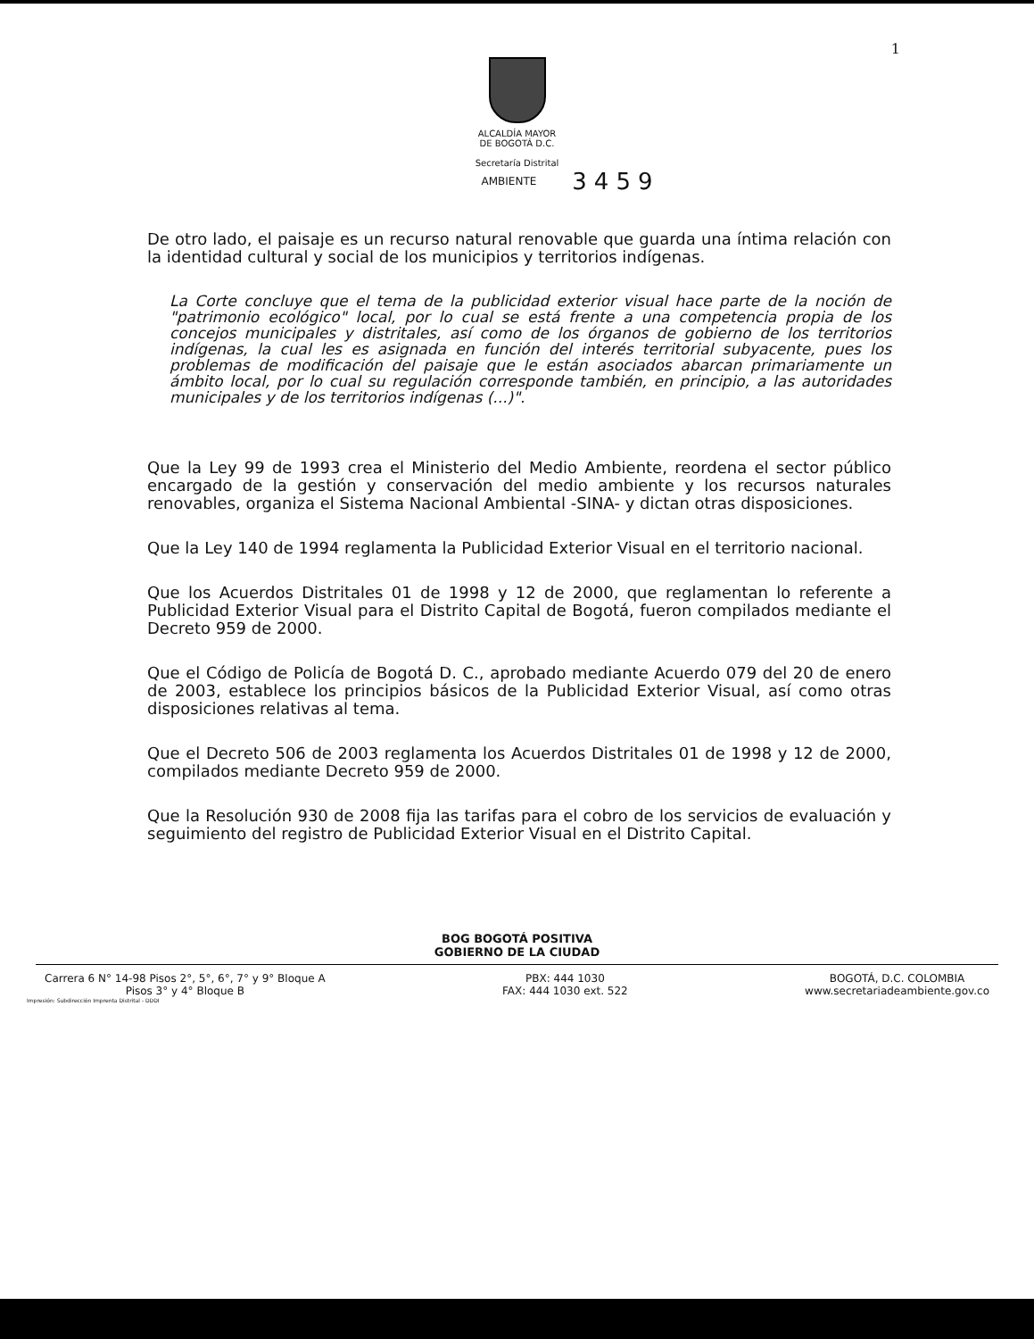1
ALCALDÍA MAYOR
DE BOGOTÁ D.C.
Secretaría Distrital
AMBIENTE
3459
De otro lado, el paisaje es un recurso natural renovable que guarda una íntima relación con la identidad cultural y social de los municipios y territorios indígenas.
La Corte concluye que el tema de la publicidad exterior visual hace parte de la noción de "patrimonio ecológico" local, por lo cual se está frente a una competencia propia de los concejos municipales y distritales, así como de los órganos de gobierno de los territorios indígenas, la cual les es asignada en función del interés territorial subyacente, pues los problemas de modificación del paisaje que le están asociados abarcan primariamente un ámbito local, por lo cual su regulación corresponde también, en principio, a las autoridades municipales y de los territorios indígenas (...)".
Que la Ley 99 de 1993 crea el Ministerio del Medio Ambiente, reordena el sector público encargado de la gestión y conservación del medio ambiente y los recursos naturales renovables, organiza el Sistema Nacional Ambiental -SINA- y dictan otras disposiciones.
Que la Ley 140 de 1994 reglamenta la Publicidad Exterior Visual en el territorio nacional.
Que los Acuerdos Distritales 01 de 1998 y 12 de 2000, que reglamentan lo referente a Publicidad Exterior Visual para el Distrito Capital de Bogotá, fueron compilados mediante el Decreto 959 de 2000.
Que el Código de Policía de Bogotá D. C., aprobado mediante Acuerdo 079 del 20 de enero de 2003, establece los principios básicos de la Publicidad Exterior Visual, así como otras disposiciones relativas al tema.
Que el Decreto 506 de 2003 reglamenta los Acuerdos Distritales 01 de 1998 y 12 de 2000, compilados mediante Decreto 959 de 2000.
Que la Resolución 930 de 2008 fija las tarifas para el cobro de los servicios de evaluación y seguimiento del registro de Publicidad Exterior Visual en el Distrito Capital.
BOG BOGOTÁ POSITIVA
GOBIERNO DE LA CIUDAD
Carrera 6 N° 14-98 Pisos 2°, 5°, 6°, 7° y 9° Bloque A
Pisos 3° y 4° Bloque B
PBX: 444 1030
FAX: 444 1030 ext. 522
BOGOTÁ, D.C. COLOMBIA
www.secretariadeambiente.gov.co
Impresión: Subdirección Imprenta Distrital - DDDI